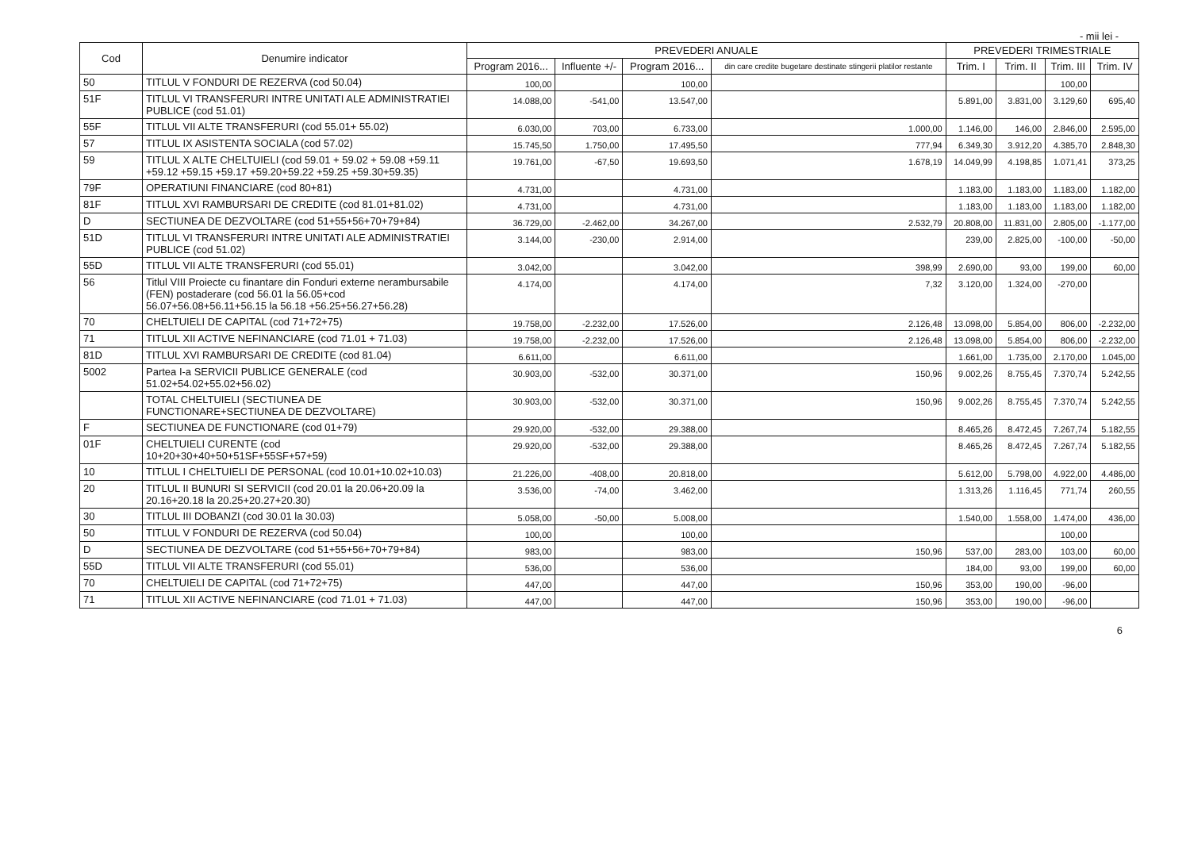- mii lei -
| Cod | Denumire indicator | PREVEDERI ANUALE | | | | PREVEDERI TRIMESTRIALE | | | |
| --- | --- | --- | --- | --- | --- | --- | --- | --- | --- |
| | | Program 2016... | Influente +/- | Program 2016... | din care credite bugetare destinate stingerii platilor restante | Trim. I | Trim. II | Trim. III | Trim. IV |
| 50 | TITLUL V FONDURI DE REZERVA (cod 50.04) | 100,00 | | 100,00 | | | | 100,00 | |
| 51F | TITLUL VI TRANSFERURI INTRE UNITATI ALE ADMINISTRATIEI PUBLICE (cod 51.01) | 14.088,00 | -541,00 | 13.547,00 | | 5.891,00 | 3.831,00 | 3.129,60 | 695,40 |
| 55F | TITLUL VII ALTE TRANSFERURI (cod 55.01+ 55.02) | 6.030,00 | 703,00 | 6.733,00 | 1.000,00 | 1.146,00 | 146,00 | 2.846,00 | 2.595,00 |
| 57 | TITLUL IX ASISTENTA SOCIALA (cod 57.02) | 15.745,50 | 1.750,00 | 17.495,50 | 777,94 | 6.349,30 | 3.912,20 | 4.385,70 | 2.848,30 |
| 59 | TITLUL X ALTE CHELTUIELI (cod 59.01 + 59.02 + 59.08 +59.11 +59.12 +59.15 +59.17 +59.20+59.22 +59.25 +59.30+59.35) | 19.761,00 | -67,50 | 19.693,50 | 1.678,19 | 14.049,99 | 4.198,85 | 1.071,41 | 373,25 |
| 79F | OPERATIUNI FINANCIARE (cod 80+81) | 4.731,00 | | 4.731,00 | | 1.183,00 | 1.183,00 | 1.183,00 | 1.182,00 |
| 81F | TITLUL XVI RAMBURSARI DE CREDITE (cod 81.01+81.02) | 4.731,00 | | 4.731,00 | | 1.183,00 | 1.183,00 | 1.183,00 | 1.182,00 |
| D | SECTIUNEA DE DEZVOLTARE (cod 51+55+56+70+79+84) | 36.729,00 | -2.462,00 | 34.267,00 | 2.532,79 | 20.808,00 | 11.831,00 | 2.805,00 | -1.177,00 |
| 51D | TITLUL VI TRANSFERURI INTRE UNITATI ALE ADMINISTRATIEI PUBLICE (cod 51.02) | 3.144,00 | -230,00 | 2.914,00 | | 239,00 | 2.825,00 | -100,00 | -50,00 |
| 55D | TITLUL VII ALTE TRANSFERURI (cod 55.01) | 3.042,00 | | 3.042,00 | 398,99 | 2.690,00 | 93,00 | 199,00 | 60,00 |
| 56 | Titlul VIII Proiecte cu finantare din Fonduri externe nerambursabile (FEN) postaderare (cod 56.01 la 56.05+cod 56.07+56.08+56.11+56.15 la 56.18 +56.25+56.27+56.28) | 4.174,00 | | 4.174,00 | 7,32 | 3.120,00 | 1.324,00 | -270,00 | |
| 70 | CHELTUIELI DE CAPITAL (cod 71+72+75) | 19.758,00 | -2.232,00 | 17.526,00 | 2.126,48 | 13.098,00 | 5.854,00 | 806,00 | -2.232,00 |
| 71 | TITLUL XII ACTIVE NEFINANCIARE (cod 71.01 + 71.03) | 19.758,00 | -2.232,00 | 17.526,00 | 2.126,48 | 13.098,00 | 5.854,00 | 806,00 | -2.232,00 |
| 81D | TITLUL XVI RAMBURSARI DE CREDITE (cod 81.04) | 6.611,00 | | 6.611,00 | | 1.661,00 | 1.735,00 | 2.170,00 | 1.045,00 |
| 5002 | Partea I-a SERVICII PUBLICE GENERALE (cod 51.02+54.02+55.02+56.02) | 30.903,00 | -532,00 | 30.371,00 | 150,96 | 9.002,26 | 8.755,45 | 7.370,74 | 5.242,55 |
| | TOTAL CHELTUIELI (SECTIUNEA DE FUNCTIONARE+SECTIUNEA DE DEZVOLTARE) | 30.903,00 | -532,00 | 30.371,00 | 150,96 | 9.002,26 | 8.755,45 | 7.370,74 | 5.242,55 |
| F | SECTIUNEA DE FUNCTIONARE (cod 01+79) | 29.920,00 | -532,00 | 29.388,00 | | 8.465,26 | 8.472,45 | 7.267,74 | 5.182,55 |
| 01F | CHELTUIELI CURENTE (cod 10+20+30+40+50+51SF+55SF+57+59) | 29.920,00 | -532,00 | 29.388,00 | | 8.465,26 | 8.472,45 | 7.267,74 | 5.182,55 |
| 10 | TITLUL I CHELTUIELI DE PERSONAL (cod 10.01+10.02+10.03) | 21.226,00 | -408,00 | 20.818,00 | | 5.612,00 | 5.798,00 | 4.922,00 | 4.486,00 |
| 20 | TITLUL II BUNURI SI SERVICII (cod 20.01 la 20.06+20.09 la 20.16+20.18 la 20.25+20.27+20.30) | 3.536,00 | -74,00 | 3.462,00 | | 1.313,26 | 1.116,45 | 771,74 | 260,55 |
| 30 | TITLUL III DOBANZI (cod 30.01 la 30.03) | 5.058,00 | -50,00 | 5.008,00 | | 1.540,00 | 1.558,00 | 1.474,00 | 436,00 |
| 50 | TITLUL V FONDURI DE REZERVA (cod 50.04) | 100,00 | | 100,00 | | | | 100,00 | |
| D | SECTIUNEA DE DEZVOLTARE (cod 51+55+56+70+79+84) | 983,00 | | 983,00 | 150,96 | 537,00 | 283,00 | 103,00 | 60,00 |
| 55D | TITLUL VII ALTE TRANSFERURI (cod 55.01) | 536,00 | | 536,00 | | 184,00 | 93,00 | 199,00 | 60,00 |
| 70 | CHELTUIELI DE CAPITAL (cod 71+72+75) | 447,00 | | 447,00 | 150,96 | 353,00 | 190,00 | -96,00 | |
| 71 | TITLUL XII ACTIVE NEFINANCIARE (cod 71.01 + 71.03) | 447,00 | | 447,00 | 150,96 | 353,00 | 190,00 | -96,00 | |
6